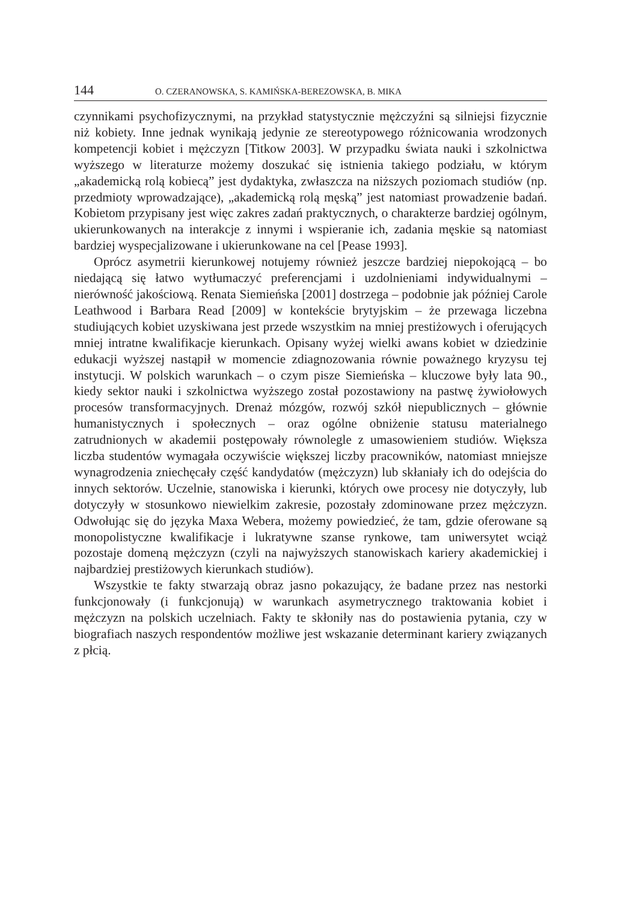144 O. CZERANOWSKA, S. KAMIŃSKA-BEREZOWSKA, B. MIKA
czynnikami psychofizycznymi, na przykład statystycznie mężczyźni są silniejsi fizycznie niż kobiety. Inne jednak wynikają jedynie ze stereotypowego różnicowania wrodzonych kompetencji kobiet i mężczyzn [Titkow 2003]. W przypadku świata nauki i szkolnictwa wyższego w literaturze możemy doszukać się istnienia takiego podziału, w którym „akademicką rolą kobiecą” jest dydaktyka, zwłaszcza na niższych poziomach studiów (np. przedmioty wprowadzające), „akademicką rolą męską” jest natomiast prowadzenie badań. Kobietom przypisany jest więc zakres zadań praktycznych, o charakterze bardziej ogólnym, ukierunkowanych na interakcje z innymi i wspieranie ich, zadania męskie są natomiast bardziej wyspecjalizowane i ukierunkowane na cel [Pease 1993].
Oprócz asymetrii kierunkowej notujemy również jeszcze bardziej niepokojącą – bo niedającą się łatwo wytłumaczyć preferencjami i uzdolnieniami indywidualnymi – nierówność jakościową. Renata Siemieńska [2001] dostrzega – podobnie jak później Carole Leathwood i Barbara Read [2009] w kontekście brytyjskim – że przewaga liczebna studiujących kobiet uzyskiwana jest przede wszystkim na mniej prestiżowych i oferujących mniej intratne kwalifikacje kierunkach. Opisany wyżej wielki awans kobiet w dziedzinie edukacji wyższej nastąpił w momencie zdiagnozowania równie poważnego kryzysu tej instytucji. W polskich warunkach – o czym pisze Siemieńska – kluczowe były lata 90., kiedy sektor nauki i szkolnictwa wyższego został pozostawiony na pastwę żywiołowych procesów transformacyjnych. Drenaż mózgów, rozwój szkół niepublicznych – głównie humanistycznych i społecznych – oraz ogólne obniżenie statusu materialnego zatrudnionych w akademii postępowały równolegle z umasowieniem studiów. Większa liczba studentów wymagała oczywiście większej liczby pracowników, natomiast mniejsze wynagrodzenia zniechęcały część kandydatów (mężczyzn) lub skłaniały ich do odejścia do innych sektorów. Uczelnie, stanowiska i kierunki, których owe procesy nie dotyczyły, lub dotyczyły w stosunkowo niewielkim zakresie, pozostały zdominowane przez mężczyzn. Odwołując się do języka Maxa Webera, możemy powiedzieć, że tam, gdzie oferowane są monopolistyczne kwalifikacje i lukratywne szanse rynkowe, tam uniwersytet wciąż pozostaje domeną mężczyzn (czyli na najwyższych stanowiskach kariery akademickiej i najbardziej prestiżowych kierunkach studiów).
Wszystkie te fakty stwarzają obraz jasno pokazujący, że badane przez nas nestorki funkcjonowały (i funkcjonują) w warunkach asymetrycznego traktowania kobiet i mężczyzn na polskich uczelniach. Fakty te skłoniły nas do postawienia pytania, czy w biografiach naszych respondentów możliwe jest wskazanie determinant kariery związanych z płcią.